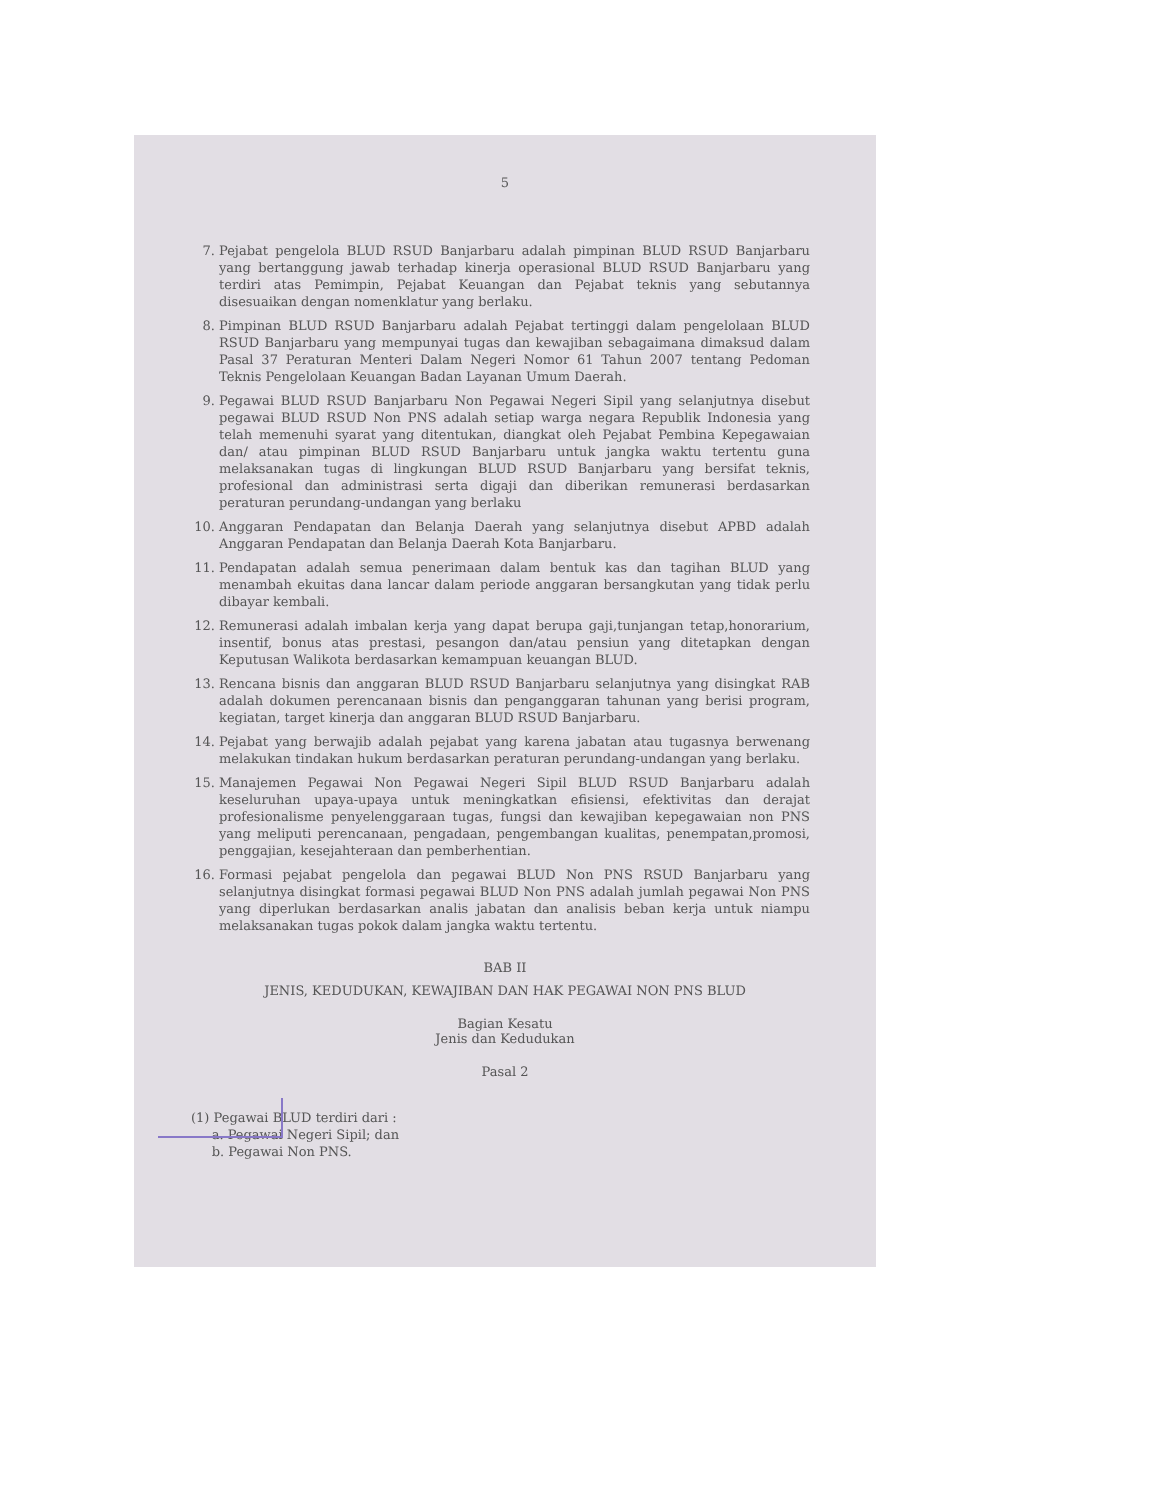5
7. Pejabat pengelola BLUD RSUD Banjarbaru adalah pimpinan BLUD RSUD Banjarbaru yang bertanggung jawab terhadap kinerja operasional BLUD RSUD Banjarbaru yang terdiri atas Pemimpin, Pejabat Keuangan dan Pejabat teknis yang sebutannya disesuaikan dengan nomenklatur yang berlaku.
8. Pimpinan BLUD RSUD Banjarbaru adalah Pejabat tertinggi dalam pengelolaan BLUD RSUD Banjarbaru yang mempunyai tugas dan kewajiban sebagaimana dimaksud dalam Pasal 37 Peraturan Menteri Dalam Negeri Nomor 61 Tahun 2007 tentang Pedoman Teknis Pengelolaan Keuangan Badan Layanan Umum Daerah.
9. Pegawai BLUD RSUD Banjarbaru Non Pegawai Negeri Sipil yang selanjutnya disebut pegawai BLUD RSUD Non PNS adalah setiap warga negara Republik Indonesia yang telah memenuhi syarat yang ditentukan, diangkat oleh Pejabat Pembina Kepegawaian dan/ atau pimpinan BLUD RSUD Banjarbaru untuk jangka waktu tertentu guna melaksanakan tugas di lingkungan BLUD RSUD Banjarbaru yang bersifat teknis, profesional dan administrasi serta digaji dan diberikan remunerasi berdasarkan peraturan perundang-undangan yang berlaku
10. Anggaran Pendapatan dan Belanja Daerah yang selanjutnya disebut APBD adalah Anggaran Pendapatan dan Belanja Daerah Kota Banjarbaru.
11. Pendapatan adalah semua penerimaan dalam bentuk kas dan tagihan BLUD yang menambah ekuitas dana lancar dalam periode anggaran bersangkutan yang tidak perlu dibayar kembali.
12. Remunerasi adalah imbalan kerja yang dapat berupa gaji,tunjangan tetap,honorarium, insentif, bonus atas prestasi, pesangon dan/atau pensiun yang ditetapkan dengan Keputusan Walikota berdasarkan kemampuan keuangan BLUD.
13. Rencana bisnis dan anggaran BLUD RSUD Banjarbaru selanjutnya yang disingkat RAB adalah dokumen perencanaan bisnis dan penganggaran tahunan yang berisi program, kegiatan, target kinerja dan anggaran BLUD RSUD Banjarbaru.
14. Pejabat yang berwajib adalah pejabat yang karena jabatan atau tugasnya berwenang melakukan tindakan hukum berdasarkan peraturan perundang-undangan yang berlaku.
15. Manajemen Pegawai Non Pegawai Negeri Sipil BLUD RSUD Banjarbaru adalah keseluruhan upaya-upaya untuk meningkatkan efisiensi, efektivitas dan derajat profesionalisme penyelenggaraan tugas, fungsi dan kewajiban kepegawaian non PNS yang meliputi perencanaan, pengadaan, pengembangan kualitas, penempatan,promosi, penggajian, kesejahteraan dan pemberhentian.
16. Formasi pejabat pengelola dan pegawai BLUD Non PNS RSUD Banjarbaru yang selanjutnya disingkat formasi pegawai BLUD Non PNS adalah jumlah pegawai Non PNS yang diperlukan berdasarkan analis jabatan dan analisis beban kerja untuk niampu melaksanakan tugas pokok dalam jangka waktu tertentu.
BAB II
JENIS, KEDUDUKAN, KEWAJIBAN DAN HAK PEGAWAI NON PNS BLUD
Bagian Kesatu
Jenis dan Kedudukan
Pasal 2
(1) Pegawai BLUD terdiri dari :
a. Pegawai Negeri Sipil; dan
b. Pegawai Non PNS.